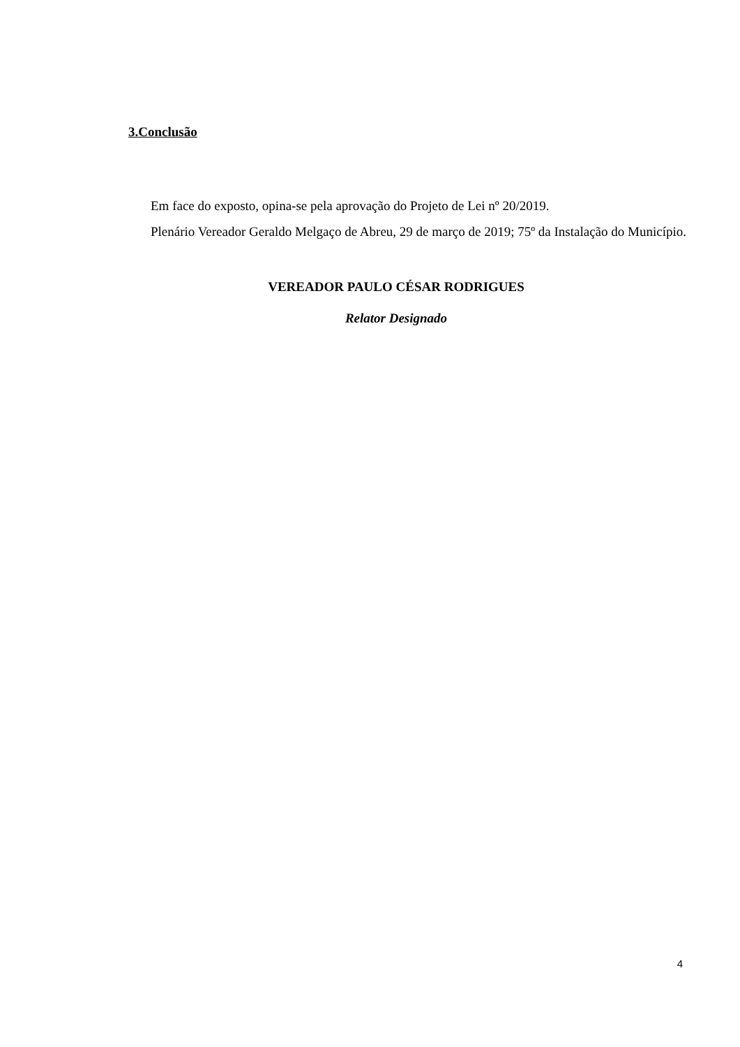3.Conclusão
Em face do exposto, opina-se pela aprovação do Projeto de Lei nº 20/2019.
Plenário Vereador Geraldo Melgaço de Abreu, 29 de março de 2019; 75º da Instalação do Município.
VEREADOR PAULO CÉSAR RODRIGUES
Relator Designado
4